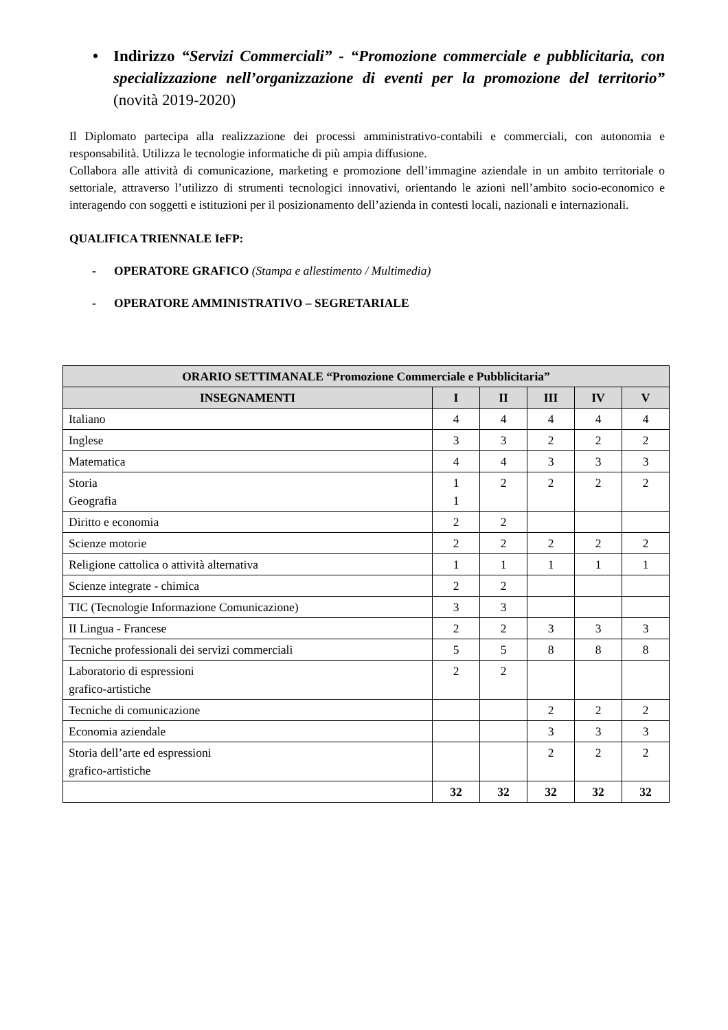• Indirizzo “Servizi Commerciali” - “Promozione commerciale e pubblicitaria, con specializzazione nell’organizzazione di eventi per la promozione del territorio” (novità 2019-2020)
Il Diplomato partecipa alla realizzazione dei processi amministrativo-contabili e commerciali, con autonomia e responsabilità. Utilizza le tecnologie informatiche di più ampia diffusione.
Collabora alle attività di comunicazione, marketing e promozione dell’immagine aziendale in un ambito territoriale o settoriale, attraverso l’utilizzo di strumenti tecnologici innovativi, orientando le azioni nell’ambito socio-economico e interagendo con soggetti e istituzioni per il posizionamento dell’azienda in contesti locali, nazionali e internazionali.
QUALIFICA TRIENNALE IeFP:
- OPERATORE GRAFICO (Stampa e allestimento / Multimedia)
- OPERATORE AMMINISTRATIVO – SEGRETARIALE
| ORARIO SETTIMANALE “Promozione Commerciale e Pubblicitaria” | | | | | |
| --- | --- | --- | --- | --- | --- |
| INSEGNAMENTI | I | II | III | IV | V |
| Italiano | 4 | 4 | 4 | 4 | 4 |
| Inglese | 3 | 3 | 2 | 2 | 2 |
| Matematica | 4 | 4 | 3 | 3 | 3 |
| Storia Geografia | 1 1 | 2 | 2 | 2 | 2 |
| Diritto e economia | 2 | 2 | | | |
| Scienze motorie | 2 | 2 | 2 | 2 | 2 |
| Religione cattolica o attività alternativa | 1 | 1 | 1 | 1 | 1 |
| Scienze integrate - chimica | 2 | 2 | | | |
| TIC (Tecnologie Informazione Comunicazione) | 3 | 3 | | | |
| II Lingua - Francese | 2 | 2 | 3 | 3 | 3 |
| Tecniche professionali dei servizi commerciali | 5 | 5 | 8 | 8 | 8 |
| Laboratorio di espressioni grafico-artistiche | 2 | 2 | | | |
| Tecniche di comunicazione | | | 2 | 2 | 2 |
| Economia aziendale | | | 3 | 3 | 3 |
| Storia dell’arte ed espressioni grafico-artistiche | | | 2 | 2 | 2 |
| | 32 | 32 | 32 | 32 | 32 |